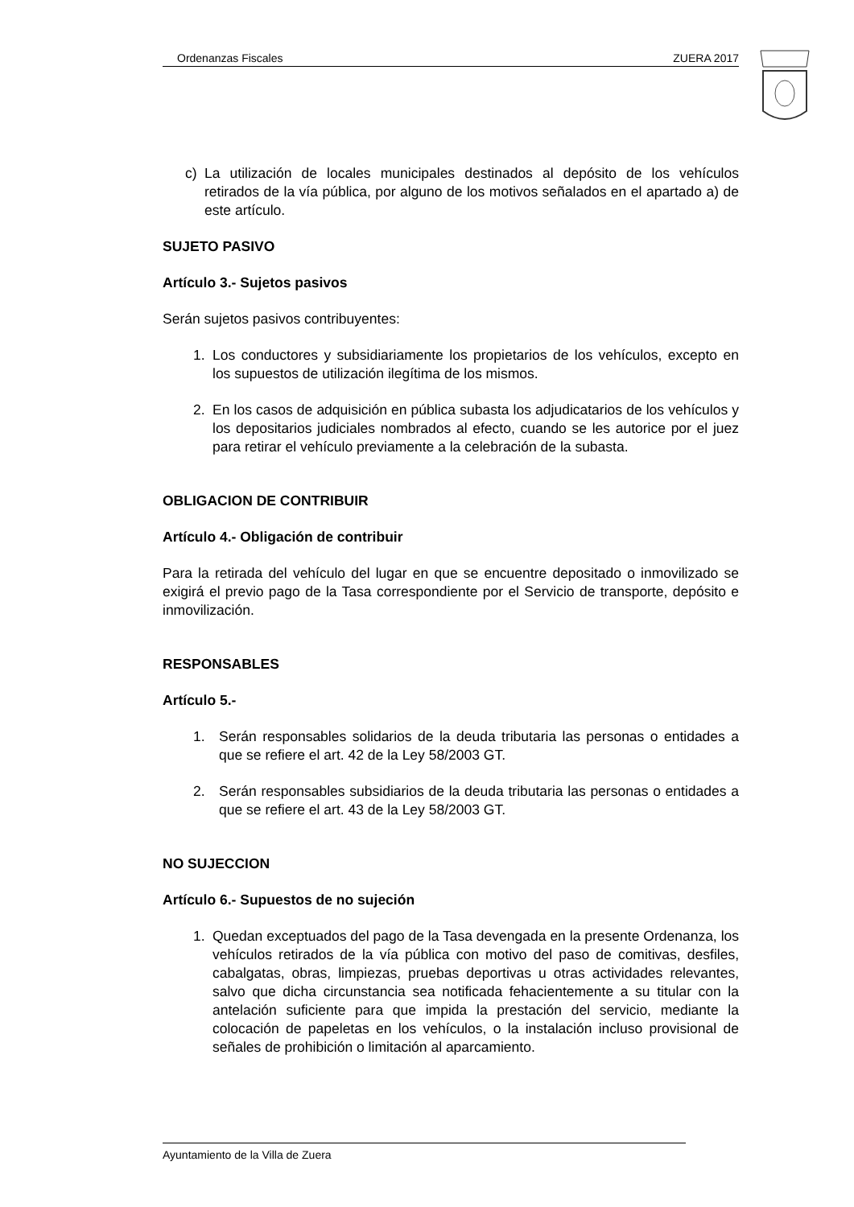Ordenanzas Fiscales ZUERA 2017
c) La utilización de locales municipales destinados al depósito de los vehículos retirados de la vía pública, por alguno de los motivos señalados en el apartado a) de este artículo.
SUJETO PASIVO
Artículo 3.- Sujetos pasivos
Serán sujetos pasivos contribuyentes:
1. Los conductores y subsidiariamente los propietarios de los vehículos, excepto en los supuestos de utilización ilegítima de los mismos.
2. En los casos de adquisición en pública subasta los adjudicatarios de los vehículos y los depositarios judiciales nombrados al efecto, cuando se les autorice por el juez para retirar el vehículo previamente a la celebración de la subasta.
OBLIGACION DE CONTRIBUIR
Artículo 4.- Obligación de contribuir
Para la retirada del vehículo del lugar en que se encuentre depositado o inmovilizado se exigirá el previo pago de la Tasa correspondiente por el Servicio de transporte, depósito e inmovilización.
RESPONSABLES
Artículo 5.-
1. Serán responsables solidarios de la deuda tributaria las personas o entidades a que se refiere el art. 42 de la Ley 58/2003 GT.
2. Serán responsables subsidiarios de la deuda tributaria las personas o entidades a que se refiere el art. 43 de la Ley 58/2003 GT.
NO SUJECCION
Artículo 6.- Supuestos de no sujeción
1. Quedan exceptuados del pago de la Tasa devengada en la presente Ordenanza, los vehículos retirados de la vía pública con motivo del paso de comitivas, desfiles, cabalgatas, obras, limpiezas, pruebas deportivas u otras actividades relevantes, salvo que dicha circunstancia sea notificada fehacientemente a su titular con la antelación suficiente para que impida la prestación del servicio, mediante la colocación de papeletas en los vehículos, o la instalación incluso provisional de señales de prohibición o limitación al aparcamiento.
Ayuntamiento de la Villa de Zuera